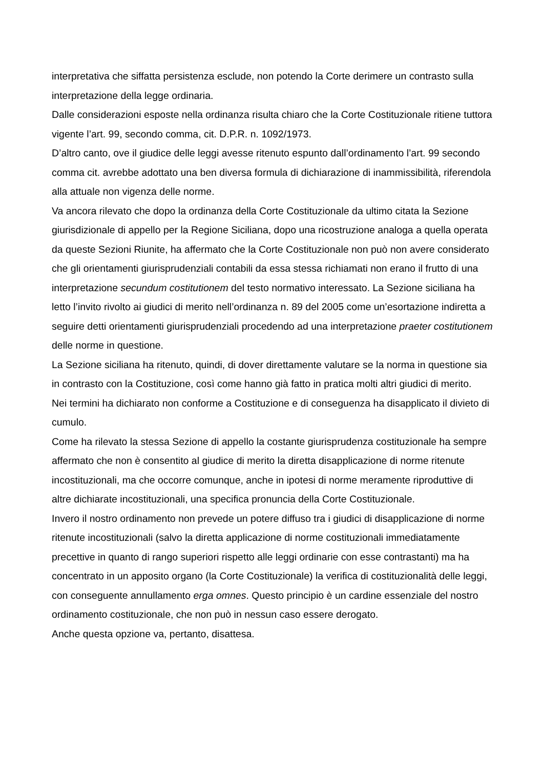interpretativa che siffatta persistenza esclude, non potendo la Corte derimere un contrasto sulla interpretazione della legge ordinaria.
Dalle considerazioni esposte nella ordinanza risulta chiaro che la Corte Costituzionale ritiene tuttora vigente l’art. 99, secondo comma, cit. D.P.R. n. 1092/1973.
D’altro canto, ove il giudice delle leggi avesse ritenuto espunto dall’ordinamento l’art. 99 secondo comma cit. avrebbe adottato una ben diversa formula di dichiarazione di inammissibilità, riferendola alla attuale non vigenza delle norme.
Va ancora rilevato che dopo la ordinanza della Corte Costituzionale da ultimo citata la Sezione giurisdizionale di appello per la Regione Siciliana, dopo una ricostruzione analoga a quella operata da queste Sezioni Riunite, ha affermato che la Corte Costituzionale non può non avere considerato che gli orientamenti giurisprudenziali contabili da essa stessa richiamati non erano il frutto di una interpretazione secundum costitutionem del testo normativo interessato. La Sezione siciliana ha letto l’invito rivolto ai giudici di merito nell’ordinanza n. 89 del 2005 come un’esortazione indiretta a seguire detti orientamenti giurisprudenziali procedendo ad una interpretazione praeter costitutionem delle norme in questione.
La Sezione siciliana ha ritenuto, quindi, di dover direttamente valutare se la norma in questione sia in contrasto con la Costituzione, così come hanno già fatto in pratica molti altri giudici di merito.
Nei termini ha dichiarato non conforme a Costituzione e di conseguenza ha disapplicato il divieto di cumulo.
Come ha rilevato la stessa Sezione di appello la costante giurisprudenza costituzionale ha sempre affermato che non è consentito al giudice di merito la diretta disapplicazione di norme ritenute incostituzionali, ma che occorre comunque, anche in ipotesi di norme meramente riproduttive di altre dichiarate incostituzionali, una specifica pronuncia della Corte Costituzionale.
Invero il nostro ordinamento non prevede un potere diffuso tra i giudici di disapplicazione di norme ritenute incostituzionali (salvo la diretta applicazione di norme costituzionali immediatamente precettive in quanto di rango superiori rispetto alle leggi ordinarie con esse contrastanti) ma ha concentrato in un apposito organo (la Corte Costituzionale) la verifica di costituzionalità delle leggi, con conseguente annullamento erga omnes. Questo principio è un cardine essenziale del nostro ordinamento costituzionale, che non può in nessun caso essere derogato.
Anche questa opzione va, pertanto, disattesa.